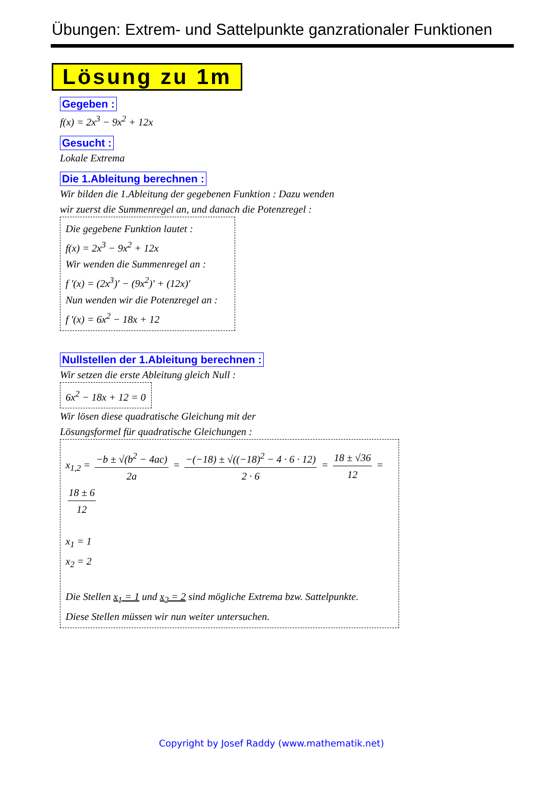Übungen: Extrem- und Sattelpunkte ganzrationaler Funktionen
Lösung zu 1m
Gegeben :
f(x) = 2x<sup>3</sup> − 9x<sup>2</sup> + 12x
Gesucht :
Lokale Extrema
Die 1.Ableitung berechnen :
Wir bilden die 1.Ableitung der gegebenen Funktion : Dazu wenden
wir zuerst die Summenregel an, und danach die Potenzregel :
Die gegebene Funktion lautet :
f(x) = 2x<sup>3</sup> − 9x<sup>2</sup> + 12x
Wir wenden die Summenregel an :
f '(x) = (2x<sup>3</sup>)' − (9x<sup>2</sup>)' + (12x)'
Nun wenden wir die Potenzregel an :
f '(x) = 6x<sup>2</sup> − 18x + 12
Nullstellen der 1.Ableitung berechnen :
Wir setzen die erste Ableitung gleich Null :
6x<sup>2</sup> − 18x + 12 = 0
Wir lösen diese quadratische Gleichung mit der
Lösungsformel für quadratische Gleichungen :
x<sub>1,2</sub> = −b ± √(b<sup>2</sup> − 4ac) 2a = −(−18) ± √((−18)<sup>2</sup> − 4 · 6 · 12) 2 · 6 = 18 ± √36 12 = 18 ± 6 12
x<sub>1</sub> = 1
x<sub>2</sub> = 2
Die Stellen x<sub>1</sub> = 1 und x<sub>2</sub> = 2 sind mögliche Extrema bzw. Sattelpunkte.
Diese Stellen müssen wir nun weiter untersuchen.
Copyright by Josef Raddy (www.mathematik.net)